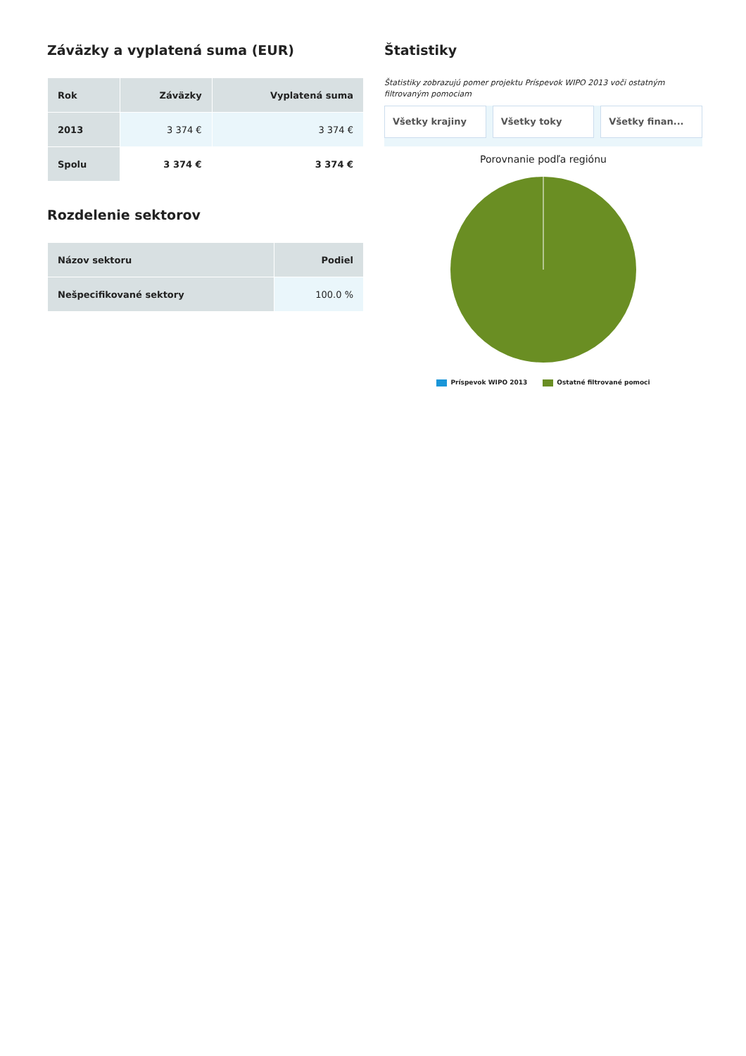Záväzky a vyplatená suma (EUR)
| Rok | Záväzky | Vyplatená suma |
| --- | --- | --- |
| 2013 | 3 374 € | 3 374 € |
| Spolu | 3 374 € | 3 374 € |
Rozdelenie sektorov
| Názov sektoru | Podiel |
| --- | --- |
| Nešpecifikované sektory | 100.0 % |
Štatistiky
Štatistiky zobrazujú pomer projektu Príspevok WIPO 2013 voči ostatným filtrovaným pomociam
Všetky krajiny Všetky toky Všetky finan...
Porovnanie podľa regiónu
Príspevok WIPO 2013 Ostatné filtrované pomoci